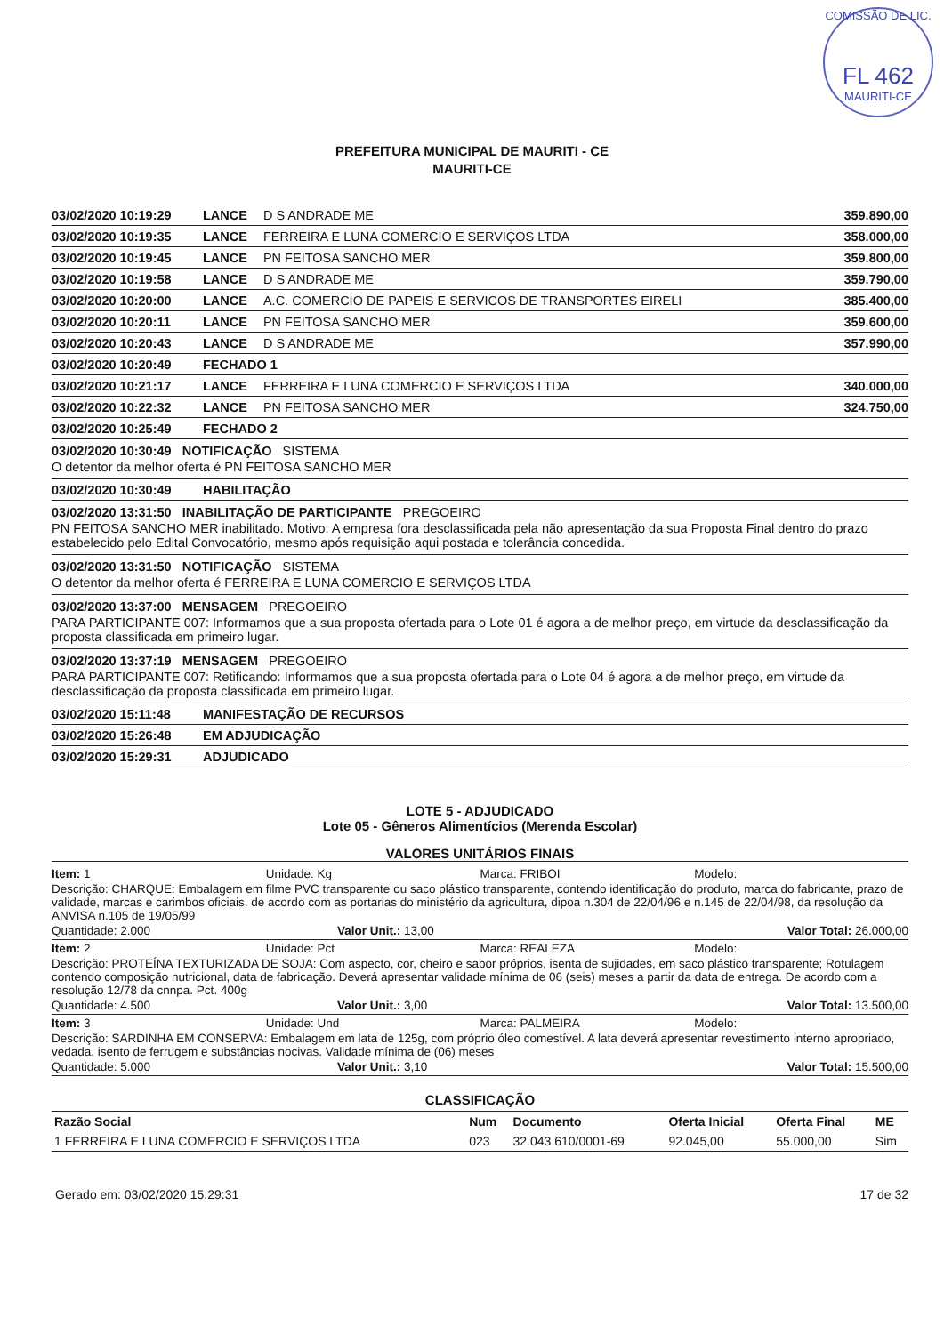COMISSÃO DE LIC.
FL 462
MAURITI-CE
PREFEITURA MUNICIPAL DE MAURITI - CE
MAURITI-CE
03/02/2020 10:19:29 LANCE D S ANDRADE ME 359.890,00
03/02/2020 10:19:35 LANCE FERREIRA E LUNA COMERCIO E SERVIÇOS LTDA 358.000,00
03/02/2020 10:19:45 LANCE PN FEITOSA SANCHO MER 359.800,00
03/02/2020 10:19:58 LANCE D S ANDRADE ME 359.790,00
03/02/2020 10:20:00 LANCE A.C. COMERCIO DE PAPEIS E SERVICOS DE TRANSPORTES EIRELI 385.400,00
03/02/2020 10:20:11 LANCE PN FEITOSA SANCHO MER 359.600,00
03/02/2020 10:20:43 LANCE D S ANDRADE ME 357.990,00
03/02/2020 10:20:49 FECHADO 1
03/02/2020 10:21:17 LANCE FERREIRA E LUNA COMERCIO E SERVIÇOS LTDA 340.000,00
03/02/2020 10:22:32 LANCE PN FEITOSA SANCHO MER 324.750,00
03/02/2020 10:25:49 FECHADO 2
03/02/2020 10:30:49 NOTIFICAÇÃO SISTEMA
O detentor da melhor oferta é PN FEITOSA SANCHO MER
03/02/2020 10:30:49 HABILITAÇÃO
03/02/2020 13:31:50 INABILITAÇÃO DE PARTICIPANTE PREGOEIRO
PN FEITOSA SANCHO MER inabilitado. Motivo: A empresa fora desclassificada pela não apresentação da sua Proposta Final dentro do prazo estabelecido pelo Edital Convocatório, mesmo após requisição aqui postada e tolerância concedida.
03/02/2020 13:31:50 NOTIFICAÇÃO SISTEMA
O detentor da melhor oferta é FERREIRA E LUNA COMERCIO E SERVIÇOS LTDA
03/02/2020 13:37:00 MENSAGEM PREGOEIRO
PARA PARTICIPANTE 007: Informamos que a sua proposta ofertada para o Lote 01 é agora a de melhor preço, em virtude da desclassificação da proposta classificada em primeiro lugar.
03/02/2020 13:37:19 MENSAGEM PREGOEIRO
PARA PARTICIPANTE 007: Retificando: Informamos que a sua proposta ofertada para o Lote 04 é agora a de melhor preço, em virtude da desclassificação da proposta classificada em primeiro lugar.
03/02/2020 15:11:48 MANIFESTAÇÃO DE RECURSOS
03/02/2020 15:26:48 EM ADJUDICAÇÃO
03/02/2020 15:29:31 ADJUDICADO
LOTE 5 - ADJUDICADO
Lote 05 - Gêneros Alimentícios (Merenda Escolar)
VALORES UNITÁRIOS FINAIS
Item: 1 Unidade: Kg Marca: FRIBOI Modelo:
Descrição: CHARQUE: Embalagem em filme PVC transparente ou saco plástico transparente, contendo identificação do produto, marca do fabricante, prazo de validade, marcas e carimbos oficiais, de acordo com as portarias do ministério da agricultura, dipoa n.304 de 22/04/96 e n.145 de 22/04/98, da resolução da ANVISA n.105 de 19/05/99
Quantidade: 2.000 Valor Unit.: 13,00 Valor Total: 26.000,00
Item: 2 Unidade: Pct Marca: REALEZA Modelo:
Descrição: PROTEÍNA TEXTURIZADA DE SOJA: Com aspecto, cor, cheiro e sabor próprios, isenta de sujidades, em saco plástico transparente; Rotulagem contendo composição nutricional, data de fabricação. Deverá apresentar validade mínima de 06 (seis) meses a partir da data de entrega. De acordo com a resolução 12/78 da cnnpa. Pct. 400g
Quantidade: 4.500 Valor Unit.: 3,00 Valor Total: 13.500,00
Item: 3 Unidade: Und Marca: PALMEIRA Modelo:
Descrição: SARDINHA EM CONSERVA: Embalagem em lata de 125g, com próprio óleo comestível. A lata deverá apresentar revestimento interno apropriado, vedada, isento de ferrugem e substâncias nocivas. Validade mínima de (06) meses
Quantidade: 5.000 Valor Unit.: 3,10 Valor Total: 15.500,00
CLASSIFICAÇÃO
| Razão Social | Num | Documento | Oferta Inicial | Oferta Final | ME |
| --- | --- | --- | --- | --- | --- |
| 1 FERREIRA E LUNA COMERCIO E SERVIÇOS LTDA | 023 | 32.043.610/0001-69 | 92.045,00 | 55.000,00 | Sim |
Gerado em: 03/02/2020 15:29:31 17 de 32